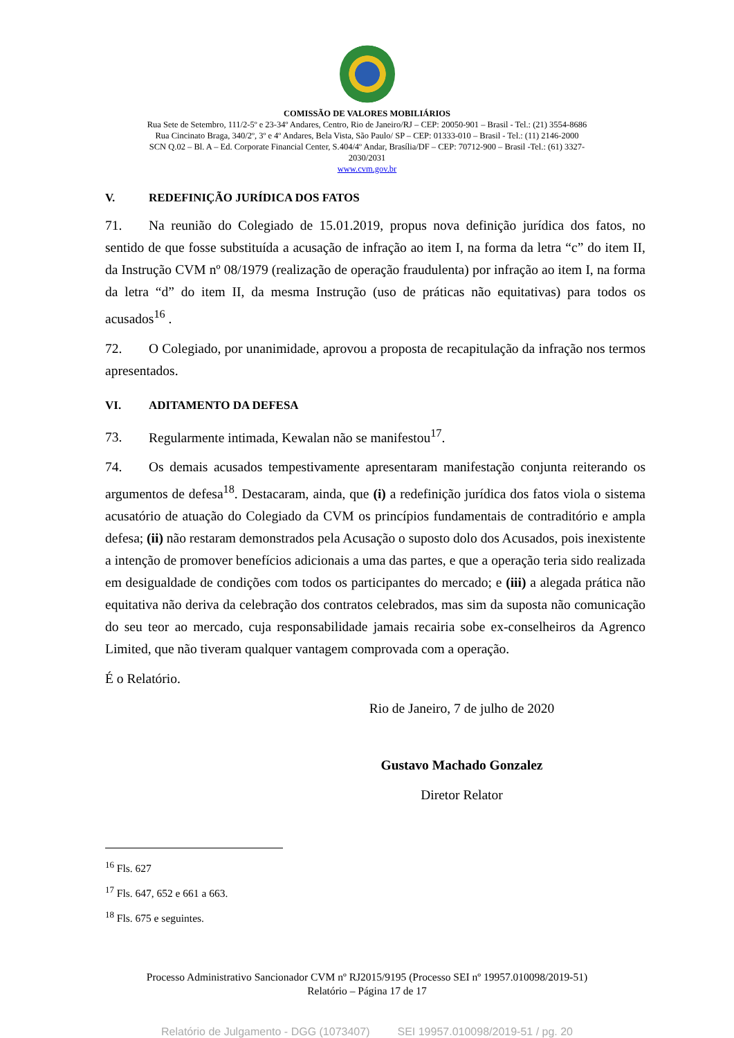COMISSÃO DE VALORES MOBILIÁRIOS
Rua Sete de Setembro, 111/2-5º e 23-34º Andares, Centro, Rio de Janeiro/RJ – CEP: 20050-901 – Brasil - Tel.: (21) 3554-8686
Rua Cincinato Braga, 340/2º, 3º e 4º Andares, Bela Vista, São Paulo/ SP – CEP: 01333-010 – Brasil - Tel.: (11) 2146-2000
SCN Q.02 – Bl. A – Ed. Corporate Financial Center, S.404/4º Andar, Brasília/DF – CEP: 70712-900 – Brasil -Tel.: (61) 3327-
2030/2031
www.cvm.gov.br
V. REDEFINIÇÃO JURÍDICA DOS FATOS
71. Na reunião do Colegiado de 15.01.2019, propus nova definição jurídica dos fatos, no sentido de que fosse substituída a acusação de infração ao item I, na forma da letra “c” do item II, da Instrução CVM nº 08/1979 (realização de operação fraudulenta) por infração ao item I, na forma da letra “d” do item II, da mesma Instrução (uso de práticas não equitativas) para todos os acusados<sup>16</sup> .
72. O Colegiado, por unanimidade, aprovou a proposta de recapitulação da infração nos termos apresentados.
VI. ADITAMENTO DA DEFESA
73. Regularmente intimada, Kewalan não se manifestou<sup>17</sup>.
74. Os demais acusados tempestivamente apresentaram manifestação conjunta reiterando os argumentos de defesa<sup>18</sup>. Destacaram, ainda, que (i) a redefinição jurídica dos fatos viola o sistema acusatório de atuação do Colegiado da CVM os princípios fundamentais de contraditório e ampla defesa; (ii) não restaram demonstrados pela Acusação o suposto dolo dos Acusados, pois inexistente a intenção de promover benefícios adicionais a uma das partes, e que a operação teria sido realizada em desigualdade de condições com todos os participantes do mercado; e (iii) a alegada prática não equitativa não deriva da celebração dos contratos celebrados, mas sim da suposta não comunicação do seu teor ao mercado, cuja responsabilidade jamais recairia sobe ex-conselheiros da Agrenco Limited, que não tiveram qualquer vantagem comprovada com a operação.
É o Relatório.
Rio de Janeiro, 7 de julho de 2020
Gustavo Machado Gonzalez
Diretor Relator
<sup>16</sup> Fls. 627
<sup>17</sup> Fls. 647, 652 e 661 a 663.
<sup>18</sup> Fls. 675 e seguintes.
Processo Administrativo Sancionador CVM nº RJ2015/9195 (Processo SEI nº 19957.010098/2019-51)
Relatório – Página 17 de 17
Relatório de Julgamento - DGG (1073407) SEI 19957.010098/2019-51 / pg. 20